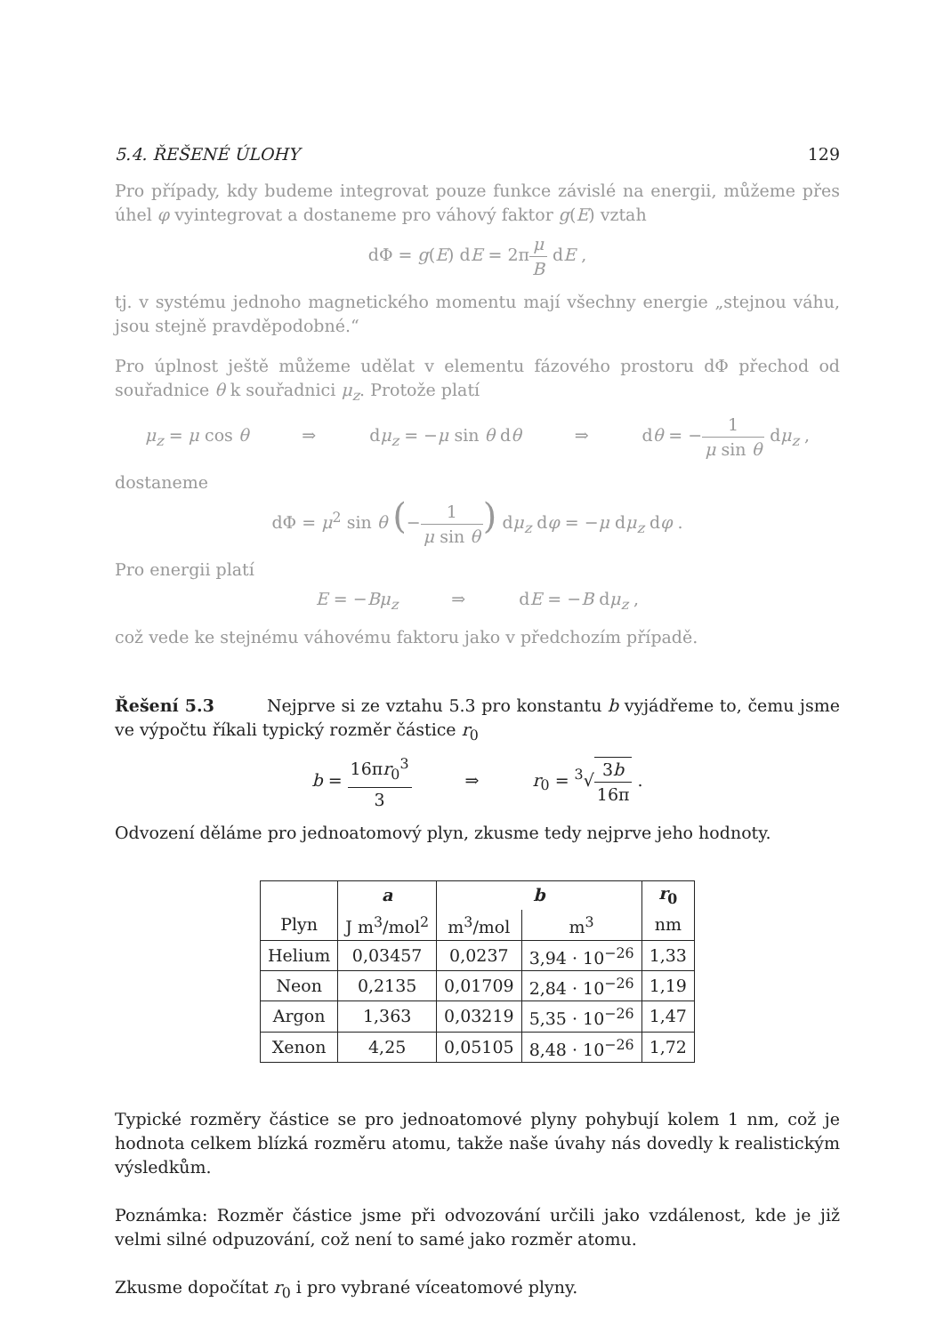5.4. ŘEŠENÉ ÚLOHY 129
Pro případy, kdy budeme integrovat pouze funkce závislé na energii, můžeme přes úhel φ vyintegrovat a dostaneme pro váhový faktor g(E) vztah
dΦ = g(E) dE = 2πμ B dE ,
tj. v systému jednoho magnetického momentu mají všechny energie „stejnou váhu, jsou stejně pravděpodobné.“
Pro úplnost ještě můžeme udělat v elementu fázového prostoru dΦ přechod od souřadnice θ k souřadnici μ<sub>z</sub>. Protože platí
μ<sub>z</sub> = μ cos θ ⇒ dμ<sub>z</sub> = −μ sin θ dθ ⇒ dθ = −1 μ sin θ dμ<sub>z</sub> ,
dostaneme
dΦ = μ<sup>2</sup> sin θ (−1 μ sin θ) dμ<sub>z</sub> dφ = −μ dμ<sub>z</sub> dφ .
Pro energii platí
E = −Bμ<sub>z</sub> ⇒ dE = −B dμ<sub>z</sub> ,
což vede ke stejnému váhovému faktoru jako v předchozím případě.
Řešení 5.3 Nejprve si ze vztahu 5.3 pro konstantu b vyjádřeme to, čemu jsme ve výpočtu říkali typický rozměr částice r<sub>0</sub>
b = 16πr<sub>0</sub><sup>3</sup> 3 ⇒ r<sub>0</sub> = <sup>3</sup>√3b 16π .
Odvození děláme pro jednoatomový plyn, zkusme tedy nejprve jeho hodnoty.
| | a | b | | r<sub>0</sub> |
| Plyn | J m<sup>3</sup>/mol<sup>2</sup> | m<sup>3</sup>/mol | m<sup>3</sup> | nm |
| Helium | 0,03457 | 0,0237 | 3,94 · 10<sup>−26</sup> | 1,33 |
| Neon | 0,2135 | 0,01709 | 2,84 · 10<sup>−26</sup> | 1,19 |
| Argon | 1,363 | 0,03219 | 5,35 · 10<sup>−26</sup> | 1,47 |
| Xenon | 4,25 | 0,05105 | 8,48 · 10<sup>−26</sup> | 1,72 |
Typické rozměry částice se pro jednoatomové plyny pohybují kolem 1 nm, což je hodnota celkem blízká rozměru atomu, takže naše úvahy nás dovedly k realistickým výsledkům.
Poznámka: Rozměr částice jsme při odvozování určili jako vzdálenost, kde je již velmi silné odpuzování, což není to samé jako rozměr atomu.
Zkusme dopočítat r<sub>0</sub> i pro vybrané víceatomové plyny.